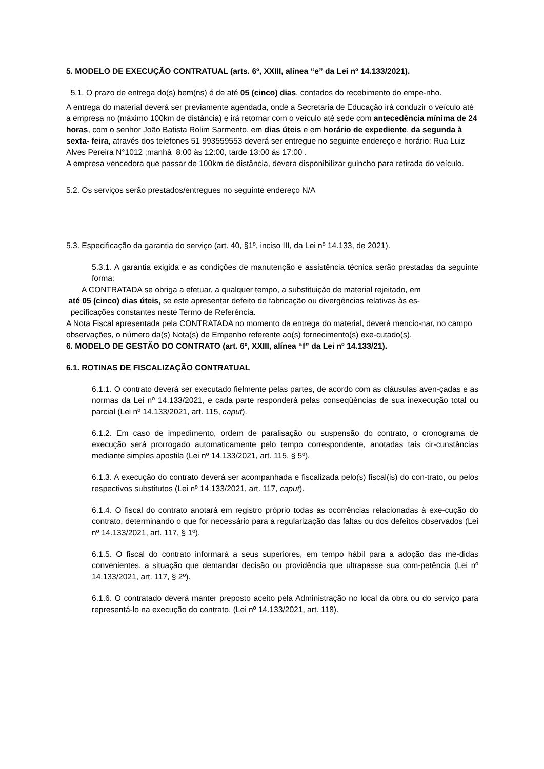5. MODELO DE EXECUÇÃO CONTRATUAL (arts. 6º, XXIII, alínea “e” da Lei nº 14.133/2021).
5.1. O prazo de entrega do(s) bem(ns) é de até 05 (cinco) dias, contados do recebimento do empe-nho.
A entrega do material deverá ser previamente agendada, onde a Secretaria de Educação irá conduzir o veículo até a empresa no (máximo 100km de distância) e irá retornar com o veículo até sede com antecedência mínima de 24 horas, com o senhor João Batista Rolim Sarmento, em dias úteis e em horário de expediente, da segunda à sexta- feira, através dos telefones 51 993559553 deverá ser entregue no seguinte endereço e horário: Rua Luiz Alves Pereira N°1012 ;manhâ 8:00 às 12:00, tarde 13:00 ás 17:00 .
A empresa vencedora que passar de 100km de distância, devera disponibilizar guincho para retirada do veículo.
5.2. Os serviços serão prestados/entregues no seguinte endereço N/A
5.3. Especificação da garantia do serviço (art. 40, §1º, inciso III, da Lei nº 14.133, de 2021).
5.3.1. A garantia exigida e as condições de manutenção e assistência técnica serão prestadas da seguinte forma:
A CONTRATADA se obriga a efetuar, a qualquer tempo, a substituição de material rejeitado, em
até 05 (cinco) dias úteis, se este apresentar defeito de fabricação ou divergências relativas às es-
pecificações constantes neste Termo de Referência.
A Nota Fiscal apresentada pela CONTRATADA no momento da entrega do material, deverá mencio-nar, no campo observações, o número da(s) Nota(s) de Empenho referente ao(s) fornecimento(s) exe-cutado(s).
6. MODELO DE GESTÃO DO CONTRATO (art. 6º, XXIII, alínea “f” da Lei nº 14.133/21).
6.1. ROTINAS DE FISCALIZAÇÃO CONTRATUAL
6.1.1. O contrato deverá ser executado fielmente pelas partes, de acordo com as cláusulas aven-çadas e as normas da Lei nº 14.133/2021, e cada parte responderá pelas conseqüências de sua inexecução total ou parcial (Lei nº 14.133/2021, art. 115, caput).
6.1.2. Em caso de impedimento, ordem de paralisação ou suspensão do contrato, o cronograma de execução será prorrogado automaticamente pelo tempo correspondente, anotadas tais cir-cunstâncias mediante simples apostila (Lei nº 14.133/2021, art. 115, § 5º).
6.1.3. A execução do contrato deverá ser acompanhada e fiscalizada pelo(s) fiscal(is) do con-trato, ou pelos respectivos substitutos (Lei nº 14.133/2021, art. 117, caput).
6.1.4. O fiscal do contrato anotará em registro próprio todas as ocorrências relacionadas à exe-cução do contrato, determinando o que for necessário para a regularização das faltas ou dos defeitos observados (Lei nº 14.133/2021, art. 117, § 1º).
6.1.5. O fiscal do contrato informará a seus superiores, em tempo hábil para a adoção das me-didas convenientes, a situação que demandar decisão ou providência que ultrapasse sua com-petência (Lei nº 14.133/2021, art. 117, § 2º).
6.1.6. O contratado deverá manter preposto aceito pela Administração no local da obra ou do serviço para representá-lo na execução do contrato. (Lei nº 14.133/2021, art. 118).